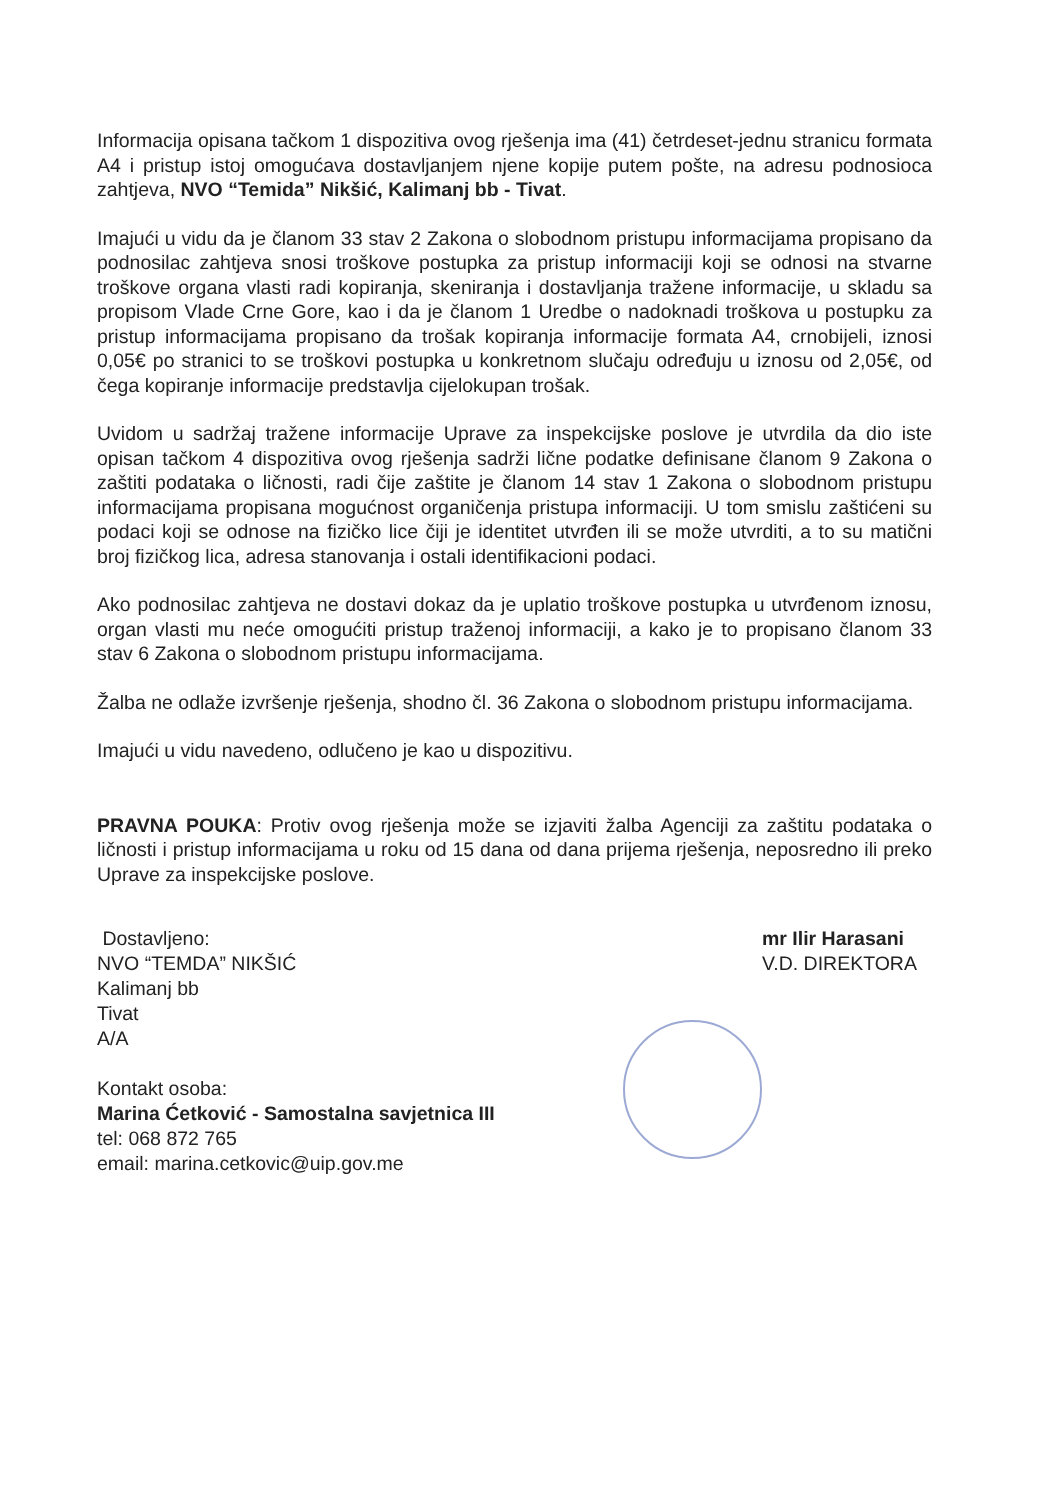Informacija opisana tačkom 1 dispozitiva ovog rješenja ima (41) četrdeset-jednu stranicu formata A4 i pristup istoj omogućava dostavljanjem njene kopije putem pošte, na adresu podnosioca zahtjeva, NVO “Temida” Nikšić, Kalimanj bb - Tivat.
Imajući u vidu da je članom 33 stav 2 Zakona o slobodnom pristupu informacijama propisano da podnosilac zahtjeva snosi troškove postupka za pristup informaciji koji se odnosi na stvarne troškove organa vlasti radi kopiranja, skeniranja i dostavljanja tražene informacije, u skladu sa propisom Vlade Crne Gore, kao i da je članom 1 Uredbe o nadoknadi troškova u postupku za pristup informacijama propisano da trošak kopiranja informacije formata A4, crnobijeli, iznosi 0,05€ po stranici to se troškovi postupka u konkretnom slučaju određuju u iznosu od 2,05€, od čega kopiranje informacije predstavlja cijelokupan trošak.
Uvidom u sadržaj tražene informacije Uprave za inspekcijske poslove je utvrdila da dio iste opisan tačkom 4 dispozitiva ovog rješenja sadrži lične podatke definisane članom 9 Zakona o zaštiti podataka o ličnosti, radi čije zaštite je članom 14 stav 1 Zakona o slobodnom pristupu informacijama propisana mogućnost organičenja pristupa informaciji. U tom smislu zaštićeni su podaci koji se odnose na fizičko lice čiji je identitet utvrđen ili se može utvrditi, a to su matični broj fizičkog lica, adresa stanovanja i ostali identifikacioni podaci.
Ako podnosilac zahtjeva ne dostavi dokaz da je uplatio troškove postupka u utvrđenom iznosu, organ vlasti mu neće omogućiti pristup traženoj informaciji, a kako je to propisano članom 33 stav 6 Zakona o slobodnom pristupu informacijama.
Žalba ne odlaže izvršenje rješenja, shodno čl. 36 Zakona o slobodnom pristupu informacijama.
Imajući u vidu navedeno, odlučeno je kao u dispozitivu.
PRAVNA POUKA: Protiv ovog rješenja može se izjaviti žalba Agenciji za zaštitu podataka o ličnosti i pristup informacijama u roku od 15 dana od dana prijema rješenja, neposredno ili preko Uprave za inspekcijske poslove.
Dostavljeno:
NVO “TEMDA” NIKŠIĆ
Kalimanj bb
Tivat
A/A
Kontakt osoba:
Marina Ćetković - Samostalna savjetnica III
tel: 068 872 765
email: marina.cetkovic@uip.gov.me
mr Ilir Harasani
V.D. DIREKTORA